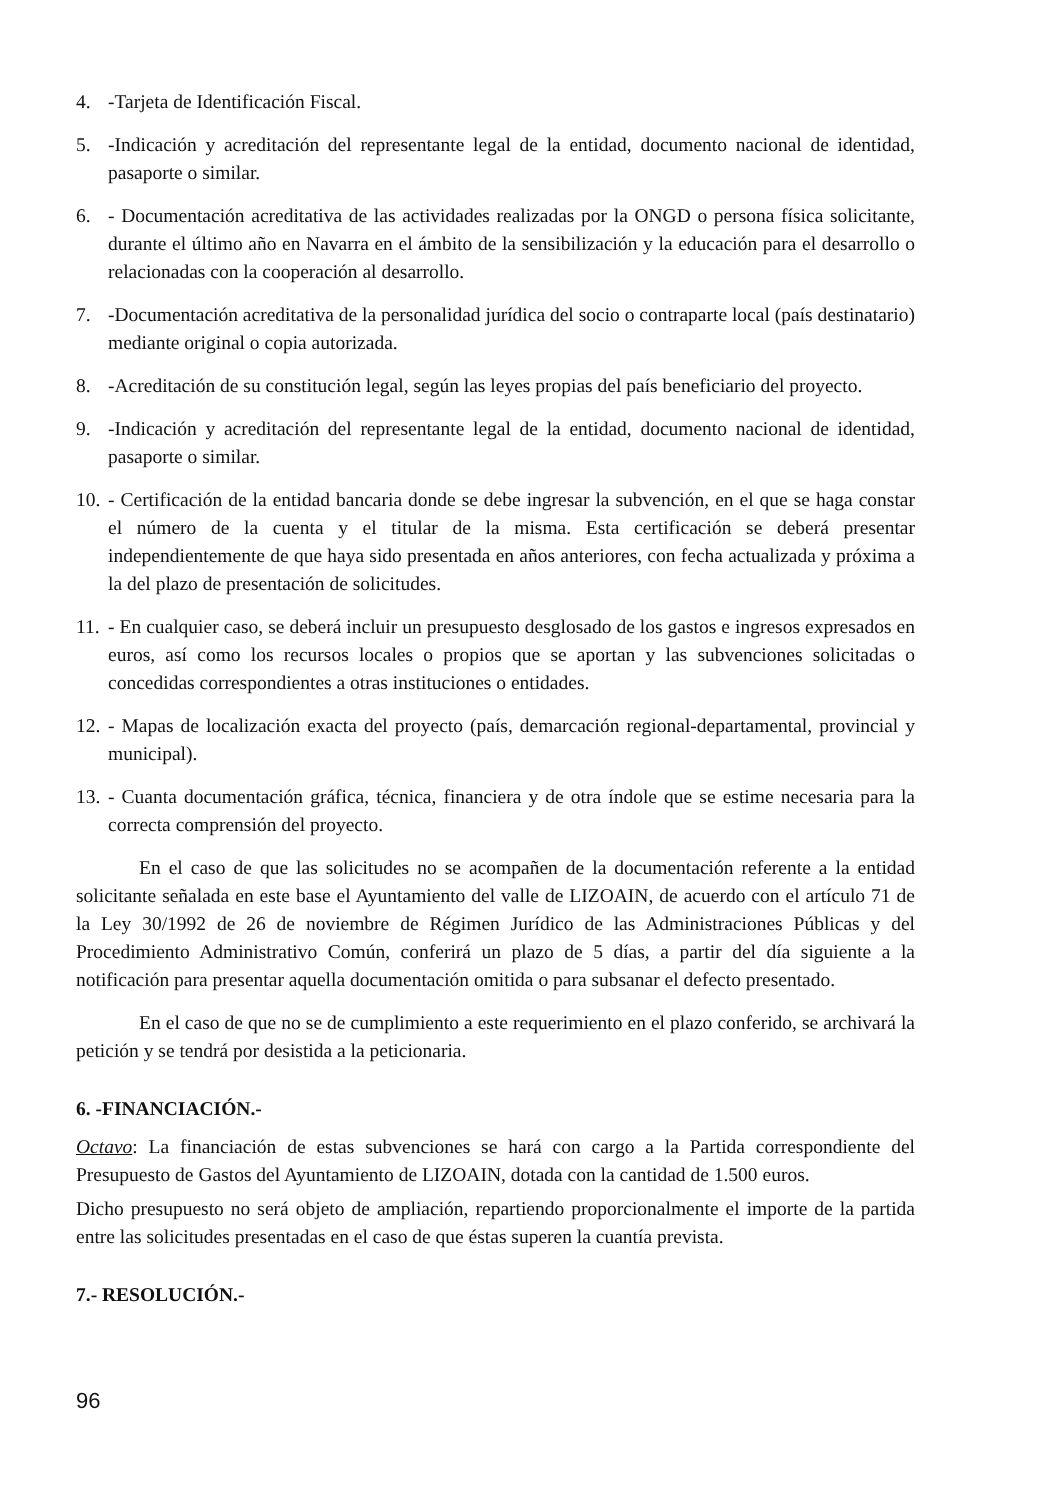4. -Tarjeta de Identificación Fiscal.
5. -Indicación y acreditación del representante legal de la entidad, documento nacional de identidad, pasaporte o similar.
6. - Documentación acreditativa de las actividades realizadas por la ONGD o persona física solicitante, durante el último año en Navarra en el ámbito de la sensibilización y la educación para el desarrollo o relacionadas con la cooperación al desarrollo.
7. -Documentación acreditativa de la personalidad jurídica del socio o contraparte local (país destinatario) mediante original o copia autorizada.
8. -Acreditación de su constitución legal, según las leyes propias del país beneficiario del proyecto.
9. -Indicación y acreditación del representante legal de la entidad, documento nacional de identidad, pasaporte o similar.
10. - Certificación de la entidad bancaria donde se debe ingresar la subvención, en el que se haga constar el número de la cuenta y el titular de la misma. Esta certificación se deberá presentar independientemente de que haya sido presentada en años anteriores, con fecha actualizada y próxima a la del plazo de presentación de solicitudes.
11. - En cualquier caso, se deberá incluir un presupuesto desglosado de los gastos e ingresos expresados en euros, así como los recursos locales o propios que se aportan y las subvenciones solicitadas o concedidas correspondientes a otras instituciones o entidades.
12. - Mapas de localización exacta del proyecto (país, demarcación regional-departamental, provincial y municipal).
13. - Cuanta documentación gráfica, técnica, financiera y de otra índole que se estime necesaria para la correcta comprensión del proyecto.
En el caso de que las solicitudes no se acompañen de la documentación referente a la entidad solicitante señalada en este base el Ayuntamiento del valle de LIZOAIN, de acuerdo con el artículo 71 de la Ley 30/1992 de 26 de noviembre de Régimen Jurídico de las Administraciones Públicas y del Procedimiento Administrativo Común, conferirá un plazo de 5 días, a partir del día siguiente a la notificación para presentar aquella documentación omitida o para subsanar el defecto presentado.
En el caso de que no se de cumplimiento a este requerimiento en el plazo conferido, se archivará la petición y se tendrá por desistida a la peticionaria.
6. -FINANCIACIÓN.-
Octavo: La financiación de estas subvenciones se hará con cargo a la Partida correspondiente del Presupuesto de Gastos del Ayuntamiento de LIZOAIN, dotada con la cantidad de 1.500 euros.
Dicho presupuesto no será objeto de ampliación, repartiendo proporcionalmente el importe de la partida entre las solicitudes presentadas en el caso de que éstas superen la cuantía prevista.
7.- RESOLUCIÓN.-
96